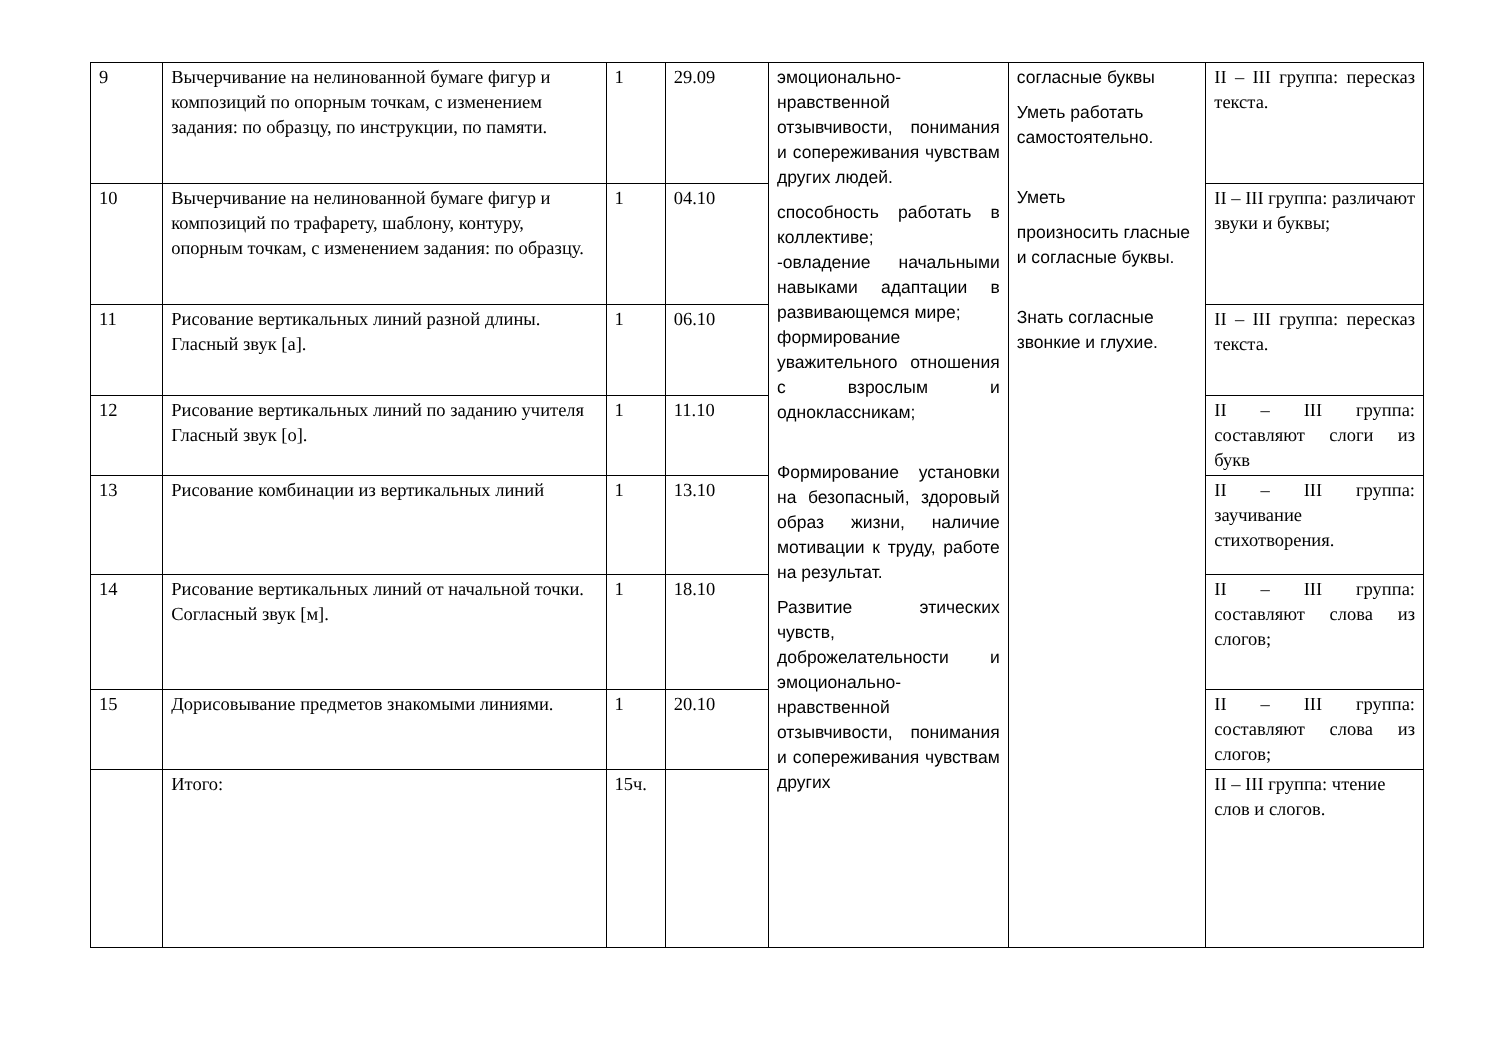| 9 | Вычерчивание на нелинованной бумаге фигур и композиций по опорным точкам, с изменением задания: по образцу, по инструкции, по памяти. | 1 | 29.09 | эмоционально-нравственной отзывчивости, понимания и сопереживания чувствам других людей. способность работать в коллективе; -овладение начальными навыками адаптации в развивающемся мире; формирование уважительного отношения с взрослым и одноклассникам; Формирование установки на безопасный, здоровый образ жизни, наличие мотивации к труду, работе на результат. Развитие этических чувств, доброжелательности и эмоционально-нравственной отзывчивости, понимания и сопереживания чувствам других | согласные буквы Уметь работать самостоятельно. Уметь произносить гласные и согласные буквы. Знать согласные звонкие и глухие. | II – III группа: пересказ текста. |
| 10 | Вычерчивание на нелинованной бумаге фигур и композиций по трафарету, шаблону, контуру, опорным точкам, с изменением задания: по образцу. | 1 | 04.10 | | | II – III группа: различают звуки и буквы; |
| 11 | Рисование вертикальных линий разной длины. Гласный звук [а]. | 1 | 06.10 | | | II – III группа: пересказ текста. |
| 12 | Рисование вертикальных линий по заданию учителя Гласный звук [о]. | 1 | 11.10 | | | II – III группа: составляют слоги из букв |
| 13 | Рисование комбинации из вертикальных линий | 1 | 13.10 | | | II – III группа: заучивание стихотворения. |
| 14 | Рисование вертикальных линий от начальной точки. Согласный звук [м]. | 1 | 18.10 | | | II – III группа: составляют слова из слогов; |
| 15 | Дорисовывание предметов знакомыми линиями. | 1 | 20.10 | | | II – III группа: составляют слова из слогов; |
| | Итого: | 15ч. | | | | II – III группа: чтение слов и слогов. |